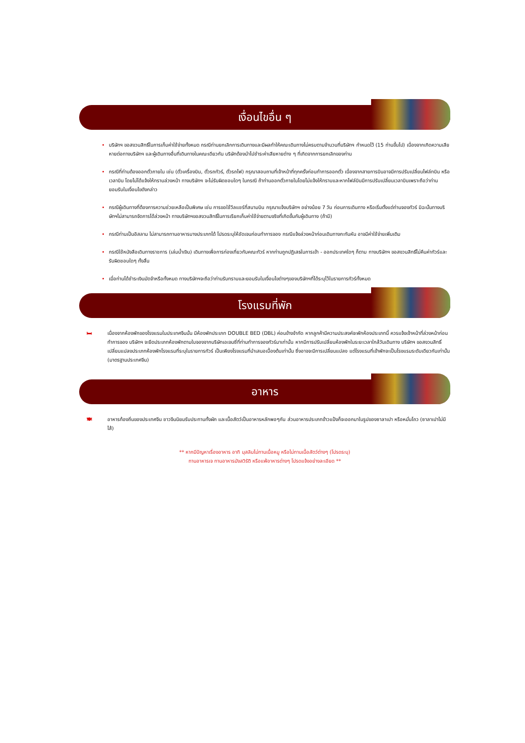เงื่อนไขอื่น ๆ
บริษัทฯ ขอสงวนสิทธิ์ในการเก็บค่าใช้จ่ายทั้งหมด กรณีท่านยกเลิกการเดินทางและมีผลทำให้คณะเดินทางไม่ครบตามจำนวนที่บริษัทฯ กำหนดไว้ (15 ท่านขึ้นไป) เนื่องจากเกิดความเสียหายต่อทางบริษัทฯ และผู้เดินทางอื่นที่เดินทางในคณะเดียวกัน บริษัทต้องนำไปชำระค่าเสียหายต่าง ๆ ที่เกิดจากการยกเลิกของท่าน
กรณีที่ท่านต้องออกตั๋วภายใน เช่น (ตั๋วเครื่องบิน, ตั๋วรถทัวร์, ตั๋วรถไฟ) กรุณาสอบถามที่เจ้าหน้าที่ทุกครั้งก่อนทำการออกตั๋ว เนื่องจากสายการบินอาจมีการปรับเปลี่ยนไฟล์ทบิน หรือเวลาบิน โดยไม่ได้แจ้งให้ทราบล่วงหน้า ทางบริษัทฯ จะไม่รับผิดชอบใดๆ ในกรณี ถ้าท่านออกตั๋วภายในโดยไม่แจ้งให้ทราบและหากไฟล์บินมีการปรับเปลี่ยนเวลาบินเพราะถือว่าท่านยอมรับในเงื่อนไขดังกล่าว
กรณีผู้เดินทางที่ต้องการความช่วยเหลือเป็นพิเศษ เช่น การขอใช้วีลแชร์ที่สนามบิน กรุณาแจ้งบริษัทฯ อย่างน้อย 7 วัน ก่อนการเดินทาง หรือเริ่มตั้งแต่ท่านจองทัวร์ มิฉะนั้นทางบริษัทฯไม่สามารถจัดการได้ล่วงหน้า ทางบริษัทฯขอสงวนสิทธิ์ในการเรียกเก็บค่าใช้จ่ายตามจริงที่เกิดขึ้นกับผู้เดินทาง (ถ้ามี)
กรณีท่านเป็นอิสลาม ไม่สามารถทานอาหารบางประเภทได้ โปรดระบุให้ชัดเจนก่อนทำการจอง กรณีแจ้งล่วงหน้าก่อนเดินทางกะทันหัน อาจมีค่าใช้จ่ายเพิ่มเติม
กรณีใช้หนังสือเดินทางราชการ (เล่มน้ำเงิน) เดินทางเพื่อการท่องเที่ยวกับคณะทัวร์ หากท่านถูกปฏิเสธในการเข้า - ออกประเทศใดๆ ก็ตาม ทางบริษัทฯ ขอสงวนสิทธิ์ไม่คืนค่าทัวร์และรับผิดชอบใดๆ ทั้งสิ้น
เมื่อท่านได้ชำระเงินมัดจำหรือทั้งหมด ทางบริษัทฯจะถือว่าท่านรับทราบและยอมรับในเงื่อนไขต่างๆของบริษัทฯที่ได้ระบุไว้ในรายการทัวร์ทั้งหมด
โรงแรมที่พัก
🛏 เนื่องจากห้องพักของโรงแรมในประเทศจีนนั้น มีห้องพักประเภท DOUBLE BED (DBL) ค่อนข้างจำกัด หากลูกค้ามีความประสงค์จะพักห้องประเภทนี้ ควรแจ้งเจ้าหน้าที่ล่วงหน้าก่อนทำการจอง บริษัทฯ จะยึดประเภทห้องพักตามใบจองจากบริษัทเอเจนซี่ที่ท่านทำการจองทัวร์มาเท่านั้น หากมีการปรับเปลี่ยนห้องพักในระยะเวลาใกล้วันเดินทาง บริษัทฯ ขอสงวนสิทธิ์เปลี่ยนแปลงประเภทห้องพักโรงแรมที่ระบุในรายการทัวร์ เป็นเพียงโรงแรมที่นำเสนอเบื้องต้นเท่านั้น ซึ่งอาจจะมีการเปลี่ยนแปลง แต่โรงแรมที่เข้าพักจะเป็นโรงแรมระดับเดียวกันเท่านั้น (มาตรฐานประเทศจีน)
อาหาร
🍽 อาหารท้องถิ่นของประเทศจีน ชาวจีนนิยมรับประทานทั้งผัก และเนื้อสัตว์เป็นอาหารหลักพอๆกัน ส่วนอาหารประเภทข้าวแป้งก็จะออกมาในรูปของซาลาเปา หรือหมั่นโถว (ซาลาเปาไม่มีไส้)
** หากมีปัญหาเรื่องอาหาร อาทิ มุสลิมไม่ทานเนื้อหมู หรือไม่ทานเนื้อสัตว์ต่างๆ (โปรดระบุ)
ทานอาหารเจ ทานอาหารมังสวิรัติ หรือแพ้อาหารต่างๆ โปรดแจ้งอย่างละเอียด **